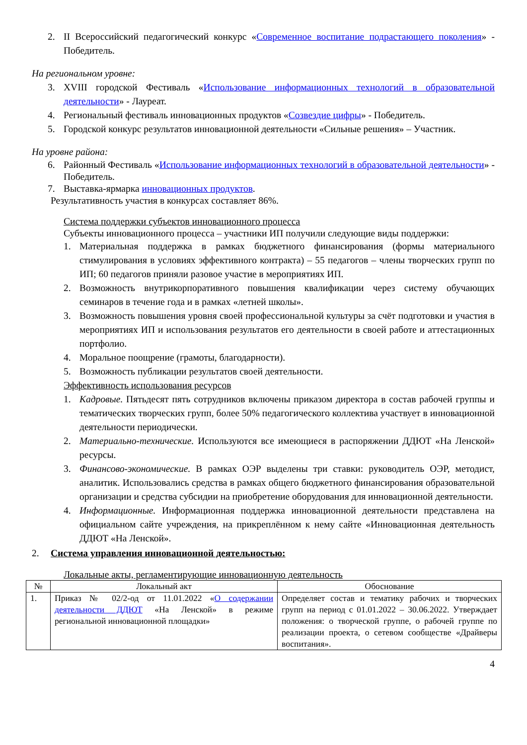2. II Всероссийский педагогический конкурс «Современное воспитание подрастающего поколения» - Победитель.
На региональном уровне:
3. XVIII городской Фестиваль «Использование информационных технологий в образовательной деятельности» - Лауреат.
4. Региональный фестиваль инновационных продуктов «Созвездие цифры» - Победитель.
5. Городской конкурс результатов инновационной деятельности «Сильные решения» – Участник.
На уровне района:
6. Районный Фестиваль «Использование информационных технологий в образовательной деятельности» - Победитель.
7. Выставка-ярмарка инновационных продуктов.
Результативность участия в конкурсах составляет 86%.
Система поддержки субъектов инновационного процесса
Субъекты инновационного процесса – участники ИП получили следующие виды поддержки:
1. Материальная поддержка в рамках бюджетного финансирования (формы материального стимулирования в условиях эффективного контракта) – 55 педагогов – члены творческих групп по ИП; 60 педагогов приняли разовое участие в мероприятиях ИП.
2. Возможность внутрикорпоративного повышения квалификации через систему обучающих семинаров в течение года и в рамках «летней школы».
3. Возможность повышения уровня своей профессиональной культуры за счёт подготовки и участия в мероприятиях ИП и использования результатов его деятельности в своей работе и аттестационных портфолио.
4. Моральное поощрение (грамоты, благодарности).
5. Возможность публикации результатов своей деятельности.
Эффективность использования ресурсов
1. Кадровые. Пятьдесят пять сотрудников включены приказом директора в состав рабочей группы и тематических творческих групп, более 50% педагогического коллектива участвует в инновационной деятельности периодически.
2. Материально-технические. Используются все имеющиеся в распоряжении ДДЮТ «На Ленской» ресурсы.
3. Финансово-экономические. В рамках ОЭР выделены три ставки: руководитель ОЭР, методист, аналитик. Использовались средства в рамках общего бюджетного финансирования образовательной организации и средства субсидии на приобретение оборудования для инновационной деятельности.
4. Информационные. Информационная поддержка инновационной деятельности представлена на официальном сайте учреждения, на прикреплённом к нему сайте «Инновационная деятельность ДДЮТ «На Ленской».
2. Система управления инновационной деятельностью:
Локальные акты, регламентирующие инновационную деятельность
| № | Локальный акт | Обоснование |
| --- | --- | --- |
| 1. | Приказ № 02/2-од от 11.01.2022 « О содержании деятельности ДДЮТ «На Ленской» в режиме региональной инновационной площадки» | Определяет состав и тематику рабочих и творческих групп на период с 01.01.2022 – 30.06.2022. Утверждает положения: о творческой группе, о рабочей группе по реализации проекта, о сетевом сообществе «Драйверы воспитания». |
4